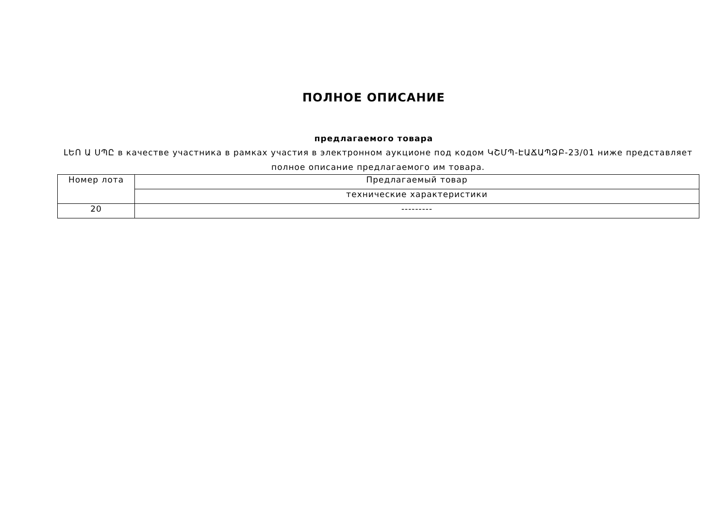ПОЛНОЕ ОПИСАНИЕ
предлагаемого товара
ԼԵՈ Ա ՍՊԸ в качестве участника в рамках участия в электронном аукционе под кодом ԿՇՄՊ-ԷԱՃԱՊՁԲ-23/01 ниже представляет полное описание предлагаемого им товара.
| Номер лота | Предлагаемый товар |
| | технические характеристики |
| 20 | --------- |